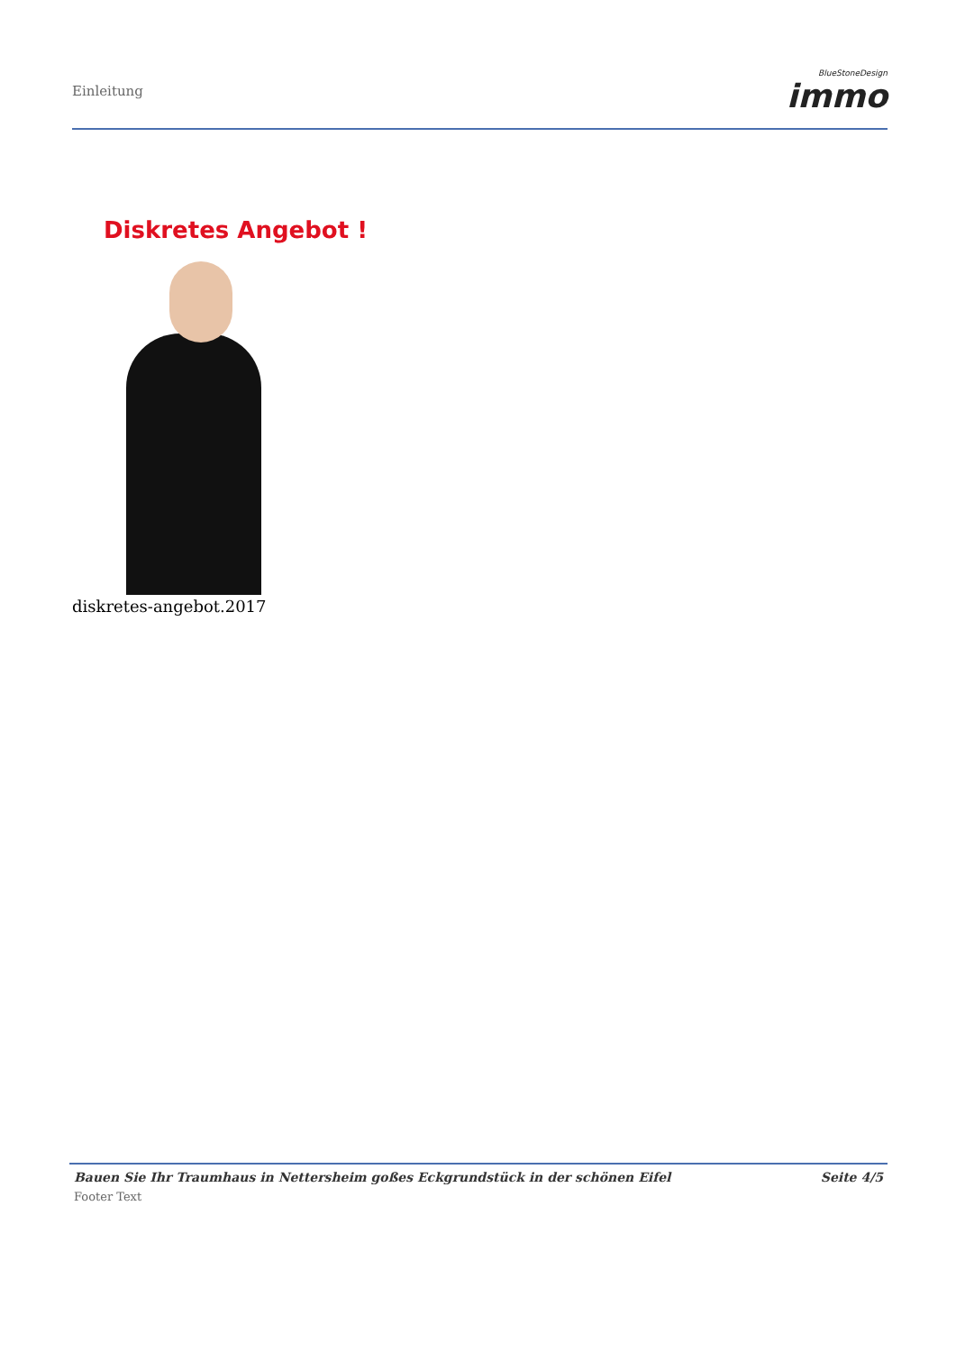Einleitung BlueStoneDesign
immo
Diskretes Angebot !
diskretes-angebot.2017
Bauen Sie Ihr Traumhaus in Nettersheim goßes Eckgrundstück in der schönen Eifel Seite 4/5
Footer Text